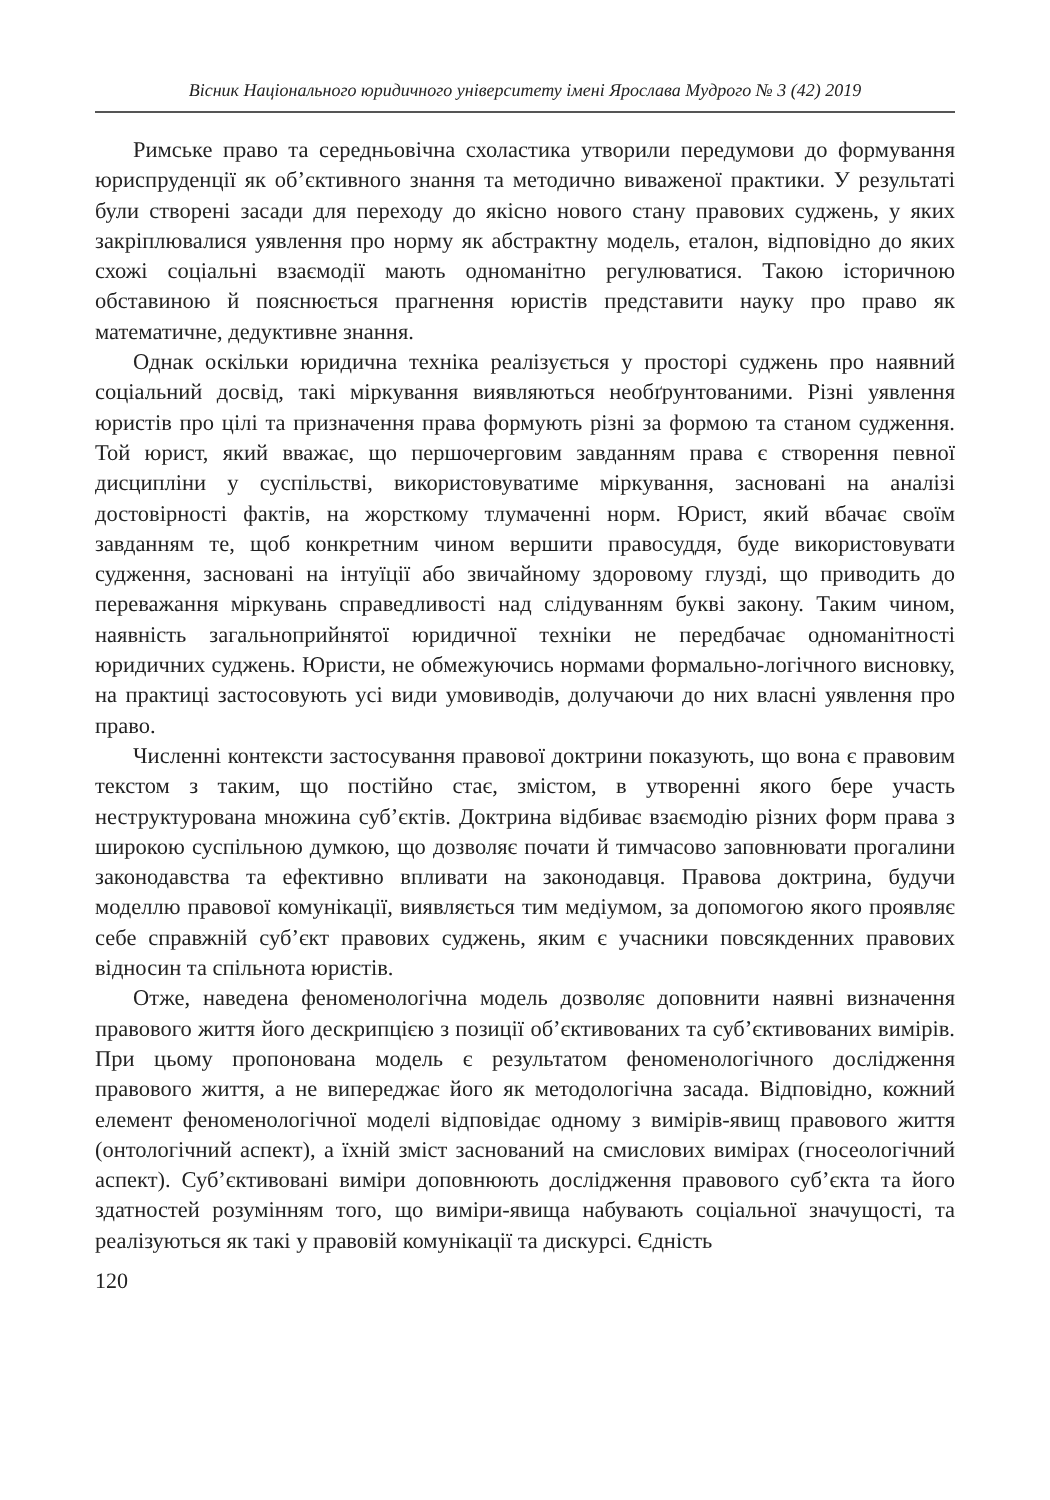Вісник Національного юридичного університету імені Ярослава Мудрого № 3 (42) 2019
Римське право та середньовічна схоластика утворили передумови до формування юриспруденції як об’єктивного знання та методично виваженої практики. У результаті були створені засади для переходу до якісно нового стану правових суджень, у яких закріплювалися уявлення про норму як абстрактну модель, еталон, відповідно до яких схожі соціальні взаємодії мають одноманітно регулюватися. Такою історичною обставиною й пояснюється прагнення юристів представити науку про право як математичне, дедуктивне знання.
Однак оскільки юридична техніка реалізується у просторі суджень про наявний соціальний досвід, такі міркування виявляються необґрунтованими. Різні уявлення юристів про цілі та призначення права формують різні за формою та станом судження. Той юрист, який вважає, що першочерговим завданням права є створення певної дисципліни у суспільстві, використовуватиме міркування, засновані на аналізі достовірності фактів, на жорсткому тлумаченні норм. Юрист, який вбачає своїм завданням те, щоб конкретним чином вершити правосуддя, буде використовувати судження, засновані на інтуїції або звичайному здоровому глузді, що приводить до переважання міркувань справедливості над слідуванням букві закону. Таким чином, наявність загальноприйнятої юридичної техніки не передбачає одноманітності юридичних суджень. Юристи, не обмежуючись нормами формально-логічного висновку, на практиці застосовують усі види умовиводів, долучаючи до них власні уявлення про право.
Численні контексти застосування правової доктрини показують, що вона є правовим текстом з таким, що постійно стає, змістом, в утворенні якого бере участь неструктурована множина суб’єктів. Доктрина відбиває взаємодію різних форм права з широкою суспільною думкою, що дозволяє почати й тимчасово заповнювати прогалини законодавства та ефективно впливати на законодавця. Правова доктрина, будучи моделлю правової комунікації, виявляється тим медіумом, за допомогою якого проявляє себе справжній суб’єкт правових суджень, яким є учасники повсякденних правових відносин та спільнота юристів.
Отже, наведена феноменологічна модель дозволяє доповнити наявні визначення правового життя його дескрипцією з позиції об’єктивованих та суб’єктивованих вимірів. При цьому пропонована модель є результатом феноменологічного дослідження правового життя, а не випереджає його як методологічна засада. Відповідно, кожний елемент феноменологічної моделі відповідає одному з вимірів-явищ правового життя (онтологічний аспект), а їхній зміст заснований на смислових вимірах (гносеологічний аспект). Суб’єктивовані виміри доповнюють дослідження правового суб’єкта та його здатностей розумінням того, що виміри-явища набувають соціальної значущості, та реалізуються як такі у правовій комунікації та дискурсі. Єдність
120